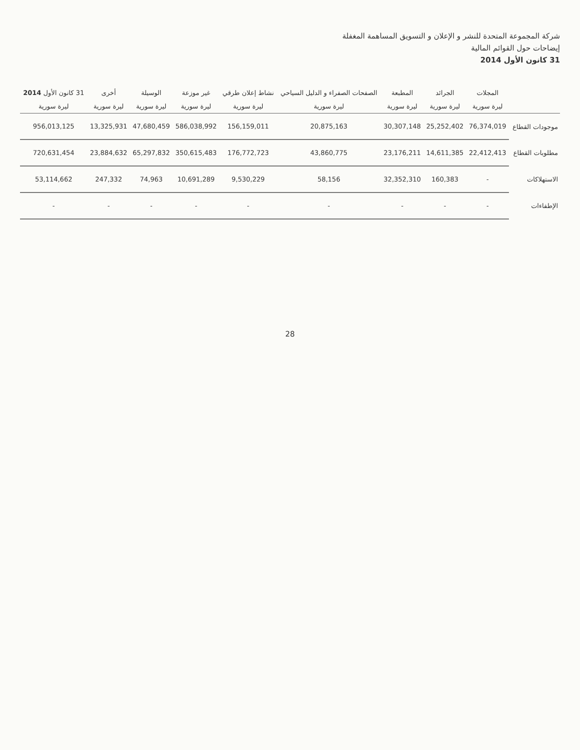شركة المجموعة المتحدة للنشر و الإعلان و التسويق المساهمة المغفلة
إيضاحات حول القوائم المالية
31 كانون الأول 2014
| | المجلات | الجرائد | المطبعة | الصفحات الصفراء و الدليل السياحي | نشاط إعلان طرقي | غير موزعة | الوسيلة | أخرى | 31 كانون الأول 2014 |
| --- | --- | --- | --- | --- | --- | --- | --- | --- | --- |
| | ليرة سورية | ليرة سورية | ليرة سورية | ليرة سورية | ليرة سورية | ليرة سورية | ليرة سورية | ليرة سورية | ليرة سورية |
| موجودات القطاع | 76,374,019 | 25,252,402 | 30,307,148 | 20,875,163 | 156,159,011 | 586,038,992 | 47,680,459 | 13,325,931 | 956,013,125 |
| مطلوبات القطاع | 22,412,413 | 14,611,385 | 23,176,211 | 43,860,775 | 176,772,723 | 350,615,483 | 65,297,832 | 23,884,632 | 720,631,454 |
| الاستهلاكات | - | 160,383 | 32,352,310 | 58,156 | 9,530,229 | 10,691,289 | 74,963 | 247,332 | 53,114,662 |
| الإطفاءات | - | - | - | - | - | - | - | - | - |
28